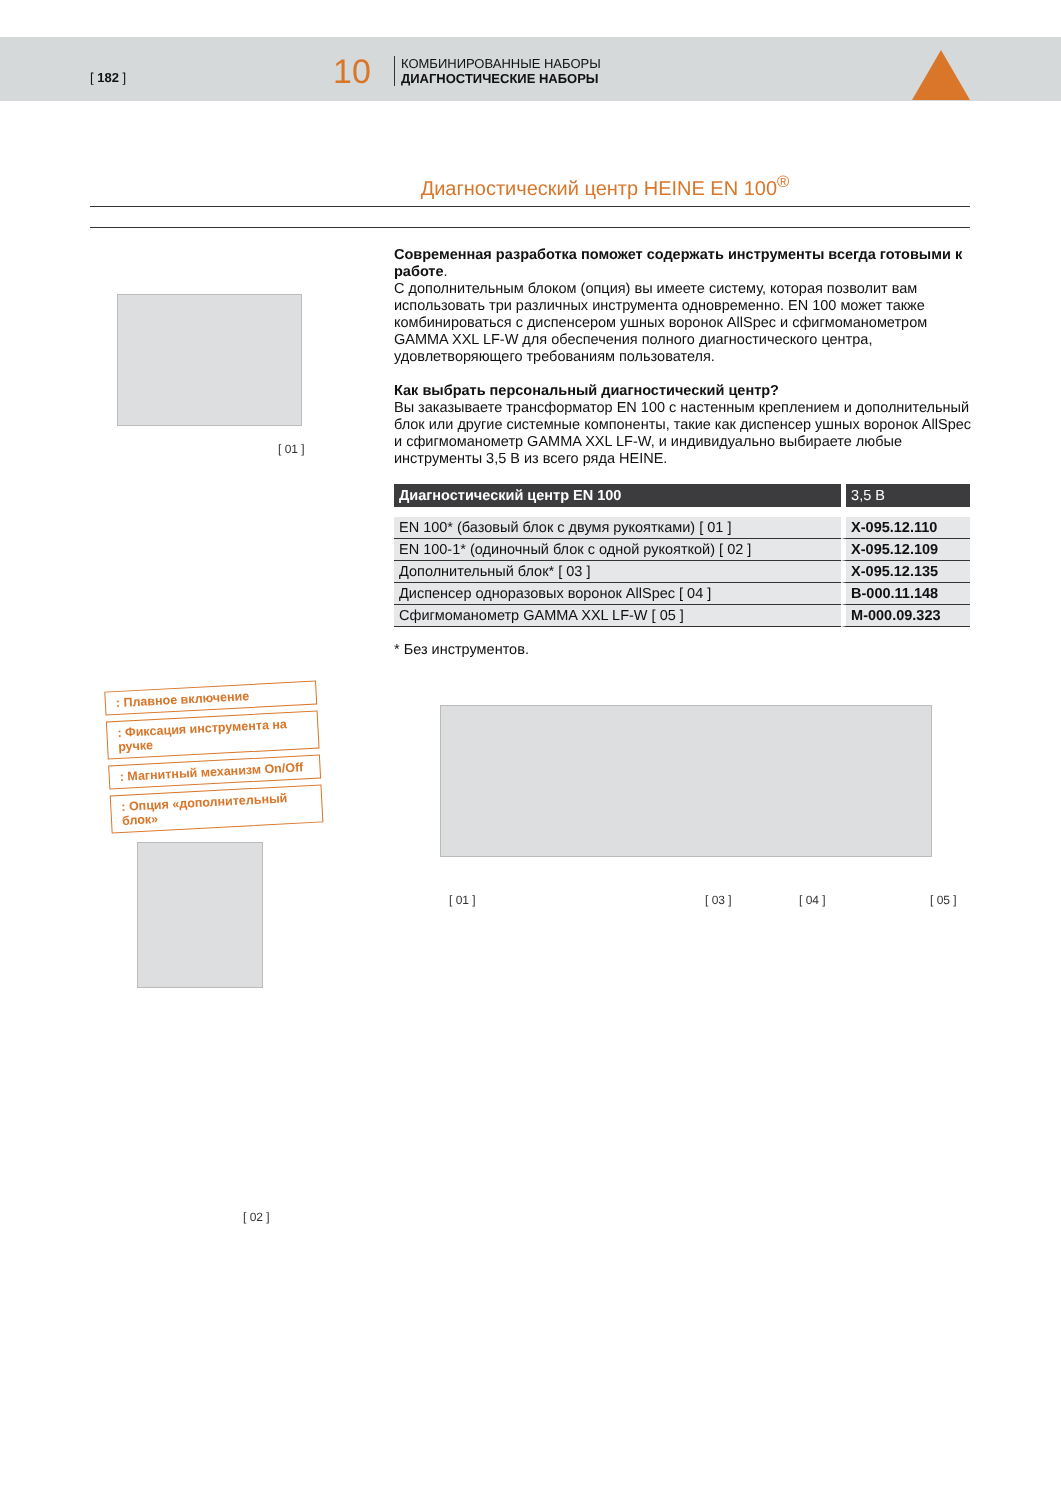[ 182 ] 10
КОМБИНИРОВАННЫЕ НАБОРЫ
ДИАГНОСТИЧЕСКИЕ НАБОРЫ
Диагностический центр HEINE EN 100<sup>®</sup>
Современная разработка поможет содержать инструменты всегда готовыми к работе.
С дополнительным блоком (опция) вы имеете систему, которая позволит вам использовать три различных инструмента одновременно. EN 100 может также комбинироваться с диспенсером ушных воронок AllSpec и сфигмоманометром GAMMA XXL LF-W для обеспечения полного диагностического центра, удовлетворяющего требованиям пользователя.
Как выбрать персональный диагностический центр?
Вы заказываете трансформатор EN 100 с настенным креплением и дополнительный блок или другие системные компоненты, такие как диспенсер ушных воронок AllSpec и сфигмоманометр GAMMA XXL LF-W, и индивидуально выбираете любые инструменты 3,5 В из всего ряда HEINE.
| Диагностический центр EN 100 | 3,5 В |
| --- | --- |
| EN 100* (базовый блок с двумя рукоятками) [ 01 ] | X-095.12.110 |
| EN 100-1* (одиночный блок с одной рукояткой) [ 02 ] | X-095.12.109 |
| Дополнительный блок* [ 03 ] | X-095.12.135 |
| Диспенсер одноразовых воронок AllSpec [ 04 ] | B-000.11.148 |
| Сфигмоманометр GAMMA XXL LF-W [ 05 ] | M-000.09.323 |
* Без инструментов.
[ 01 ]
: Плавное включение
: Фиксация инструмента на ручке
: Магнитный механизм On/Off
: Опция «дополнительный блок»
[ 02 ]
[ 01 ] [ 03 ] [ 04 ] [ 05 ]